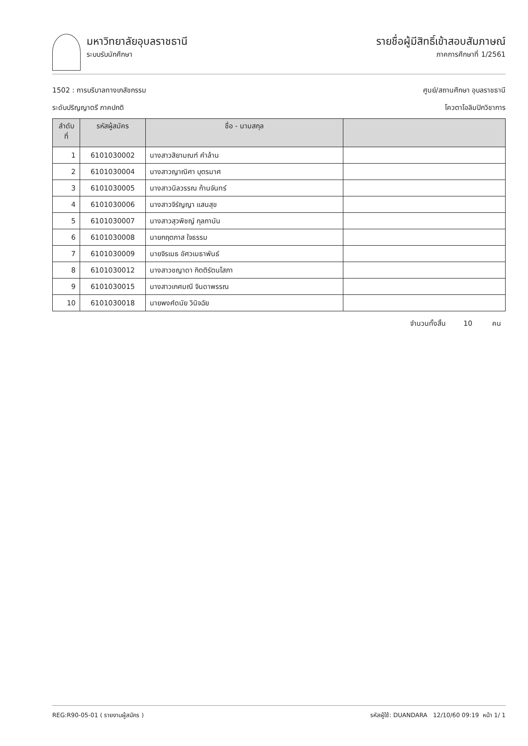มหาวิทยาลัยอุบลราชธานี
ระบบรับนักศึกษา
รายชื่อผู้มีสิทธิ์เข้าสอบสัมภาษณ์
ภาคการศึกษาที่ 1/2561
1502 : การบริบาลทางเภสัชกรรม
ระดับปริญญาตรี ภาคปกติ
ศูนย์/สถานศึกษา อุบลราชธานี
โควตาโอลิมปิกวิชาการ
| ลำดับที่ | รหัสผู้สมัคร | ชื่อ - นามสกุล | |
| --- | --- | --- | --- |
| 1 | 6101030002 | นางสาวสิยามณฑ์ คำล้าน | |
| 2 | 6101030004 | นางสาวญาณิศา บุตรมาศ | |
| 3 | 6101030005 | นางสาวนิลวรรณ ก้านจันทร์ | |
| 4 | 6101030006 | นางสาวจิรัญญา แสนสุข | |
| 5 | 6101030007 | นางสาวสุวพิชญ์ กุลภานัน | |
| 6 | 6101030008 | นายกฤตภาส ใจธรรม | |
| 7 | 6101030009 | นายจิรเมธ อัศวเมธาพันธ์ | |
| 8 | 6101030012 | นางสาวชญาดา กิตติรัตนโสภา | |
| 9 | 6101030015 | นางสาวเกศมณี จินดาพรรณ | |
| 10 | 6101030018 | นายพงศ์ดนัย วินิจฉัย | |
จำนวนทั้งสิ้น 10 คน
REG:R90-05-01 ( รายงานผู้สมัคร ) รหัสผู้ใช้: DUANDARA 12/10/60 09:19 หน้า 1/ 1